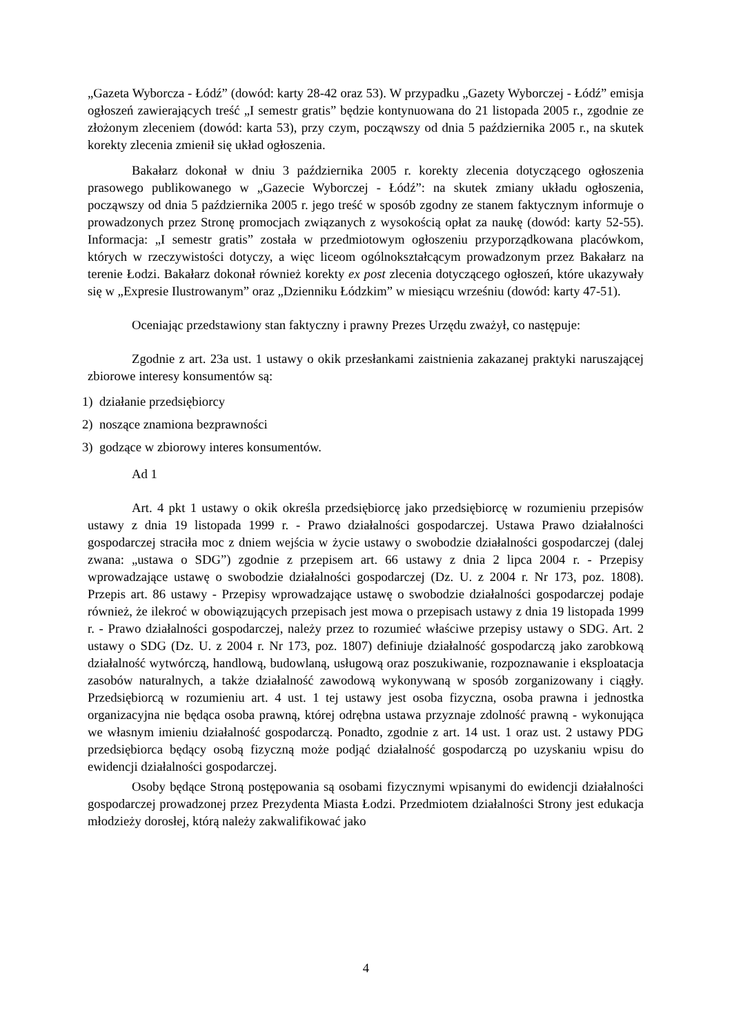„Gazeta Wyborcza - Łódź” (dowód: karty 28-42 oraz 53). W przypadku „Gazety Wyborczej - Łódź” emisja ogłoszeń zawierających treść „I semestr gratis” będzie kontynuowana do 21 listopada 2005 r., zgodnie ze złożonym zleceniem (dowód: karta 53), przy czym, począwszy od dnia 5 października 2005 r., na skutek korekty zlecenia zmienił się układ ogłoszenia.
Bakałarz dokonał w dniu 3 października 2005 r. korekty zlecenia dotyczącego ogłoszenia prasowego publikowanego w „Gazecie Wyborczej - Łódź”: na skutek zmiany układu ogłoszenia, począwszy od dnia 5 października 2005 r. jego treść w sposób zgodny ze stanem faktycznym informuje o prowadzonych przez Stronę promocjach związanych z wysokością opłat za naukę (dowód: karty 52-55). Informacja: „I semestr gratis” została w przedmiotowym ogłoszeniu przyporządkowana placówkom, których w rzeczywistości dotyczy, a więc liceom ogólnokształcącym prowadzonym przez Bakałarz na terenie Łodzi. Bakałarz dokonał również korekty ex post zlecenia dotyczącego ogłoszeń, które ukazywały się w „Expresie Ilustrowanym” oraz „Dzienniku Łódzkim” w miesiącu wrześniu (dowód: karty 47-51).
Oceniając przedstawiony stan faktyczny i prawny Prezes Urzędu zważył, co następuje:
Zgodnie z art. 23a ust. 1 ustawy o okik przesłankami zaistnienia zakazanej praktyki naruszającej zbiorowe interesy konsumentów są:
1) działanie przedsiębiorcy
2) noszące znamiona bezprawności
3) godzące w zbiorowy interes konsumentów.
Ad 1
Art. 4 pkt 1 ustawy o okik określa przedsiębiorcę jako przedsiębiorcę w rozumieniu przepisów ustawy z dnia 19 listopada 1999 r. - Prawo działalności gospodarczej. Ustawa Prawo działalności gospodarczej straciła moc z dniem wejścia w życie ustawy o swobodzie działalności gospodarczej (dalej zwana: „ustawa o SDG”) zgodnie z przepisem art. 66 ustawy z dnia 2 lipca 2004 r. - Przepisy wprowadzające ustawę o swobodzie działalności gospodarczej (Dz. U. z 2004 r. Nr 173, poz. 1808). Przepis art. 86 ustawy - Przepisy wprowadzające ustawę o swobodzie działalności gospodarczej podaje również, że ilekroć w obowiązujących przepisach jest mowa o przepisach ustawy z dnia 19 listopada 1999 r. - Prawo działalności gospodarczej, należy przez to rozumieć właściwe przepisy ustawy o SDG. Art. 2 ustawy o SDG (Dz. U. z 2004 r. Nr 173, poz. 1807) definiuje działalność gospodarczą jako zarobkową działalność wytwórczą, handlową, budowlaną, usługową oraz poszukiwanie, rozpoznawanie i eksploatacja zasobów naturalnych, a także działalność zawodową wykonywaną w sposób zorganizowany i ciągły. Przedsiębiorcą w rozumieniu art. 4 ust. 1 tej ustawy jest osoba fizyczna, osoba prawna i jednostka organizacyjna nie będąca osoba prawną, której odrębna ustawa przyznaje zdolność prawną - wykonująca we własnym imieniu działalność gospodarczą. Ponadto, zgodnie z art. 14 ust. 1 oraz ust. 2 ustawy PDG przedsiębiorca będący osobą fizyczną może podjąć działalność gospodarczą po uzyskaniu wpisu do ewidencji działalności gospodarczej.
Osoby będące Stroną postępowania są osobami fizycznymi wpisanymi do ewidencji działalności gospodarczej prowadzonej przez Prezydenta Miasta Łodzi. Przedmiotem działalności Strony jest edukacja młodzieży dorosłej, którą należy zakwalifikować jako
4